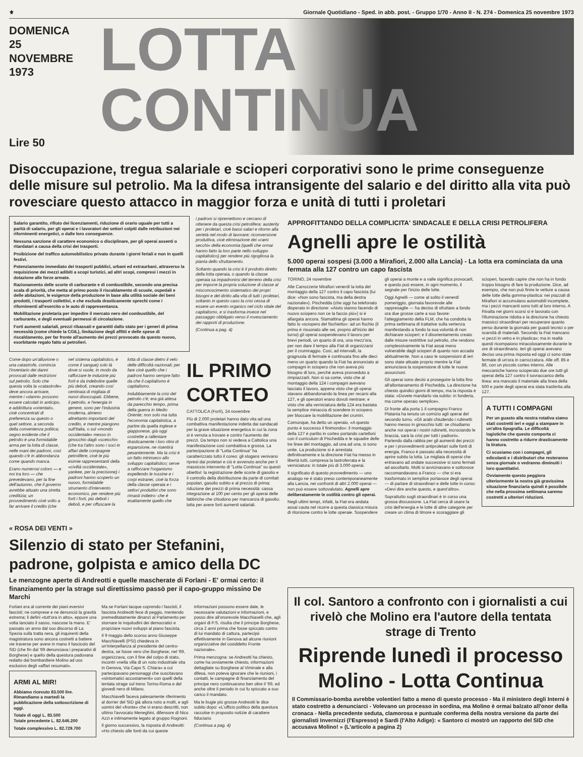⚜ Giornale Quotidiano - Sped. in abb. post. - Gruppo 1/70 - Anno II - N. 274 - Domenica 25 novembre 1973
DOMENICA
25
NOVEMBRE
1973
Lire 50
LOTTA
CONTINUA
Disoccupazione, tregua salariale e scioperi corporativi sono le prime conseguenze delle misure sul petrolio. Ma la difesa intransigente del salario e del diritto alla vita può rovesciare questo attacco in maggior forza e unità di tutti i proletari
Salario garantito, rifiuto dei licenziamenti, riduzione di orario uguale per tutti a parità di salario, per gli operai e i lavoratori dei settori colpiti dalle retribuzioni nei rifornimenti energetici, o dalle loro conseguenze.
Nessuna sanzione di carattere economico o disciplinare, per gli operai assenti o ritardatari a causa della crisi dei trasporti.
Proibizione del traffico automobilistico privato durante i giorni feriali e non in quelli festivi.
Potenziamento immediato dei trasporti pubblici, urbani ed extraurbani, attraverso la requisizione dei mezzi adibiti a scopi turistici, ad altri scopi, compresi i mezzi in dotazione alle forze armate.
Razionamento delle scorte di carburante e di combustibile, secondo una precisa scala di priorità, che metta al primo posto il riscaldamento di scuole, ospedali e delle abitazioni, le esigenze della produzione in base alla utilità sociale dei beni prodotti, i trasporti collettivi, e che escluda drasticamente sprechi come i rifornimenti all'esercito o le auto di rappresentanza.
Mobilitazione proletaria per impedire il mercato nero del combustibile, del carburante, e degli eventuali permessi di circolazione.
Forti aumenti salariali, prezzi ribassati e garantiti dallo stato per i generi di prima necessità (come chiede la CGIL), limitazione degli affitti e delle spese di riscaldamento, per far fronte all'aumento dei prezzi provocato da questo nuovo, esorbitante regalo fatto ai petrolieri.
i padroni si ripremettono e cercano di ottenere da questa crisi petrolifera: austerity per i proletari, cioè bassi salari e ritorno alla serietà nel modo di lavorare; riconversione produttiva, cioè eliminazione dei «rami secchi» della economia (quelli che ormai hanno fatto la loro parte nello sviluppo capitalistico) per rendere più rigogliosa la pianta dello sfruttamento.
Soltanto quando la crisi è il prodotto diretto della lotta operaia, o quando la classe operaia sa impadronirsi del terreno della crisi per imporre la propria soluzione di classe al misconoscimento sistematico dei propri bisogni e del diritto alla vita di tutti i proletari, soltanto in questo caso la crisi cessa di essere un evento organico nel ciclo vitale del capitalismo, e si trasforma invece nel passaggio obbligato verso il rovesciamento dei rapporti di produzione.
(Continua a pag. 4)
Come dopo un'alluvione o una catastrofe, comincia l'inventario dei danni provocati dalle restrizioni sul petrolio. Solo che questa volta la «catastrofe» deve ancora arrivare, mentre i «danni» possono essere calcolati in anticipo, e addirittura «orientati», cioè concentrati di preferenza su questo o quel settore, a seconda della convenienza politica; segno evidente che il petrolio è una formidabile arma per la lotta di classe, nelle mani dei padroni, così quando c'è in abbondanza come quando manca.
Erano numerosi coloro — e noi tra loro — che prevedevano, per la fine dell'autunno, che il governo avrebbe attuato una stretta creditizia; un provvedimento cioè volto a far arrivare il credito (che nel sistema capitalistico, è come il sangue) solo là dove si vuole, in modo da rafforzare le industrie più forti e da indebolire quelle più deboli, creando così centinaia di migliaia di nuovi disoccupati. Ebbene, il petrolio, e l'energia in genere, sono per l'industria moderna, almeno altrettanto importanti del credito, e mentre piangono sull'Italia, o sul «mondo occidentale» messo in ginocchio dagli «sceicchi» (che tra l'altro sono i soci in affari delle compagnie petrolifere, cioè le più esimie rappresentanti della «civiltà occidentale», yankee, per la precisione) i padroni hanno scoperto un nuovo, formidabile strumento d'intervento economico, per rendere più forti i forti, più deboli i deboli, e per offuscare la lotta di classe dietro il velo delle difficoltà nazionali; per fare cioè quello che i padroni hanno sempre fatto da che il capitalismo è capitalismo.
Indubbiamente la crisi del petrolio c'è; era già attesa da parecchio tempo, prima della guerra in Medio Oriente; non solo ma tutta l'economia capitalistica, a partire da quella inglese e giapponese, già oggi costrette a rallentare drasticamente i loro ritmi di espansione, ne risentirà pesantemente. Ma la crisi è un fatto intrinseco allo sviluppo capitalistico; serve a rafforzare l'organismo espellendo le tossine e i corpi estranei, cioè la forza della classe operaia e i settori produttivi che sono rimasti indietro: che è esattamente quello che
IL PRIMO CORTEO
CATTOLICA (Forlì), 24 novembre
Più di 2.000 proletari hanno dato vita ad una combattiva manifestazione indetta dai sandacati per la grave situazione energetica in cui la zona si è venuta a trovare e contro l'aumento dei prezzi. Da tempo non si vedeva a Cattolica una manifestazione così combattiva e grossa. La partecipazione di "Lotta Continua" ha caratterizzato tutto il coreo: gli slogans venivano ripresi dai proletari e ciò è avvenuto anche per il massiccio intervento di "Lotta Continua" su questi obiettivi: la registrazione delle scorte di gasolio e il controllo della distribuzione da parte di comitati popolari, gasolio subito e al prezzo di prima; riduzione dei prezzi di prima necessità: cassa integrazione al 100 per cento per gli operai delle fabbriche che chiudono per mancanza di gasolio; lotta per avere forti aumenti salariali.
APPROFITTANDO DELLA COMPLICITA' SINDACALE E DELLA CRISI PETROLIFERA
Agnelli apre le ostilità
5.000 operai sospesi (3.000 a Mirafiori, 2.000 alla Lancia) - La lotta era cominciata da una fermata alla 127 contro un capo fascista
TORINO, 24 novembre
Alle Carrozzerie Mirafiori venerdì la lotta del montaggio della 127 contro il capo fascista (lui dice: «Non sono fascista, ma della destra nazionale»). Pischedda (che oggi ha telefonato disperato in direzione: «Aiuto stanno facendo di nuovo sciopero non ce la faccio più») si è allargata ancora. Stamattina gli operai hanno fatto lo «sciopero del fischietto»: ad un fischio (il primo è risuonato alle sei, proprio all'inizio del turno) gli operai sospendevano il lavoro per brevi periodi, un quarto di ora, una mezz'ora, per non dare il tempo alla Fiat di organizzarsi per il crumiraggio. Così, ad intervalli, la gragnuola di fermate è continuata fino alle dieci meno un quarto quando la Fiat ha annunciato ai compagni in sciopero che non aveva più bisogno di loro, perché aveva provveduto a rimpiazzarli. Non si sa come, visto che al montaggio della 124 i compagni avevano lasciato il lavoro, appena visto che gli operai stavano abbandonando la linea per recarsi alla 127, e gli operatori erano dovuti rientrare; e visto che alla verniciatura della 124 era bastata la semplice minaccia di scendere in sciopero per bloccare la mobilitazione dei crumiri.
Comunque, ha detto un operaio, «A questo punto è successo il finimondo»: il montaggio della 127 è partito in corteo portando cartelloni con il curriculum di Pischedda e le squadre delle tre linee del montaggio, ad una ad una, si sono unite. La produzione si è arrestata definitivamente e la direzione Fiat ha messo in libertà tutti, compresa la lastroferrata e la verniciatura: in totale più di 3.000 operai.
Il significato di questo provvedimento — uno analogo ne è stato preso contemporaneamente alla Lancia, nei confronti di altri 2.000 operai — non può essere sottovalutato. Agnelli apre deliberatamente le ostilità contro gli operai.
Negli ultimi tempi, infatti, la Fiat era andata assai cauta nel ricorre a questa classica misura di ritorsione contro le lotte operaie. Sospendere gli operai a monte e a valle significa provocarli, e questo può essere, in ogni momento, il segnale per l'inizio delle lotte.
Oggi Agnelli — come al solito il venerdì pomeriggio, giornata favorevole alle rappresaglie — ha deciso di sfruttare a fondo ora due grosse carte a suo favore: l'atteggiamento della FLM, che ha condotta la prima settimana di trattative sulla vertenza manifestando a fondo la sua volontà di non dichiarare scioperi; e il disorientamento creato dalle misure restrittive sul petrolio, che rendono complessivamente la Fiat assai meno vulnerabile dagli scioperi di quanto non accada abitualmente. Non a caso le sospensioni di ieri sono state attuate proprio mentre la Fiat annunciava la sospensione di tutte le nuove assunzioni.
Gli operai sono decisi a proseguire la lotta fino all'allontanamento di Pischedda. La direzione ha chiesto quindici giorni di tempo, ma la risposta è stata: «Dovete mandarlo via subito: in fonderia, ma come operaio semplice».
Di fronte alla porta 1 il compagno Franco Platania ha tenuto un comizio agli operai del secondo turno. «Gli arabi chiudendo i rubinetti hanno messo in ginocchio tutti: se chiudiamo anche noi operai i nostri rubinetti, incrociando le braccia, sarà la crisi per tutti i padroni». Partendo dalla rabbia per gli aumenti dei prezzi e per i provvedimenti antiproletari sulle fonti di energia, Franco è passato alla necessità di aprire subito la lotta. Le migliaia di operai che entravano ad ondate successive si sono fermati ad ascoltarlo. Molti si avvicinavano e sottovoce raccomandavano a Franco — che si era trasformato in semplice portavoce degli operai — di parlare di straordinari e delle lotte in corso: «Devi dire anche questo, e quest'altro».
Soprattutto sugli straordinari è in corso una grossa discussione. La Fiat cerca di usare la crisi dell'energia e le lotte di altre categorie per creare un clima di timore e scoraggiare gli scioperi, facendo capire che non ha in fondo troppo bisogno di fare la produzione. Dice, ad esempio, che non può finire le vetture a causa delle lotte della gomma-plastica: nei piazzali di Mirafiori si accumulano automobili incomplete, ma i pezzi mancanti sono tutti al loro interno. A Rivalta nei giorni scorsi si è lavorato con l'illuminazione ridotta e la direzione ha chiesto massicci straordinari per recuperare quanto perso durante la giornata per guasti tecnici o per scarsità di materiali. Secondo la Fiat mancano «i pezzi in vetro e in plastica»; ma in realtà questi ricompaiono miracolosamente durante le ore di straordinario. Ieri gli operai avevano deciso una prima risposta ed oggi ci sono state fermate di un'ora in carrozzatura. Alle off. 85 e 86, con un piccolo corteo interno. Alle meccaniche hanno scioperato due ore tutti gli operai della 127 contro il sovraccarico della linea: era mancato il materiale alla linea della 500 e parte degli operai era stata trasferita alla 127.
A TUTTI I COMPAGNI
Per un guasto alla nostra rotativa siamo stati costretti ieri e oggi a stampare in un'altra tipografia. Le difficoltà logistiche che questo comporta ci hanno costretto a ridurre drasticamente la tiratura.
Ci scusiamo con i compagni, gli edicolanti e i distributori che resteranno senza giornale o vedranno diminuiti i loro quantitativi.
Ovviamente questo peggiora ulteriormente la nostra già gravissima situazione finanziaria quindi è possibile che nella prossima settimana saremo costretti a ulteriori riduzioni.
« ROSA DEI VENTI »
Silenzio di stato per Stefanini, padrone, golpista e amico della DC
Le menzogne aperte di Andreotti e quelle mascherate di Forlani - E' ormai certo: il finanziamento per la strage sul direttissimo passò per il capo-gruppo missino De Marchi
Forlani era al corrente dei piani eversivi fascisti; ne comprese e ne denunciò la gravità estrema; li definì «tutt'ora in atto», eppure una volta lanciato il sasso, nascose la mano. E' passato un anno dal suo discorso di La Spezia sulla tratta nera, gli inquirenti della magistratura sono ancora costretti a battere vie traverse per avere in mano il fascicolo del SID (che fin dal '69 denunciava i preparativi di Borghese) e quello della questura padovana redatto dal bombardiere Molino ad uso esclusivo degli «affari resumati».
ARMI AL MIR!
Abbiamo ricevuto 83.500 lire. Rimandiamo a martedì la pubblicazione della sottoscrizione di oggi.
Totale di oggi L. 83.500
Totale precedente L. 82.646.200
Totale complessivo L. 82.729.700
Ma se Forlani tacque coprendo i fascisti, il fascista Andreotti fece di peggio, mentendo premeditatamente dinanzi al Parlamento per stornare le inquitudini dei democratici e propiziare nuovi sviluppi al piano fascista.
Il 9 maggio dello scorso anno Giuseppe Macchiavelli (PSI) chiedeva in un'interpellanza al presidente del centro-destra, se fosse vero che Borghese, nel '69, organizzava, con il fine del colpo di stato, incontri «nella villa di un noto industriale sita in Genova, Via Capo S. Chiara» a cui partecipavano personaggi che suscitavano «sintomatici accostamenti» con quelli della tentata strage sul treno Torino-Roma e del giovedì nero di Milano.
Macchiavelli faceva palesamente riferimento al dorrier del SID già allora noto a molti, e agli uomini del «fronte» che vi erano descritti, non ultimo l'avvocato Meneghini, difensore di Nico Azzi e intimamente legato al gruppo Rognoni.
Il giorno successivo, la risposta di Andreotti: «Ho chiesto alle fonti da cui queste informazioni possono essere date, le necessarie valutazioni e informazioni, e posso dire all'onorevole Macchiavelli che, agli organi di P.S. risulta che il principe Borghese, circa 2 anni prima che fosse spiccato contro di lui mandato di cattura, partecipò effettivamente in Genova ad alcune riunioni organizzative del cosiddetto Fronte nazionale».
Prima menzogna: se Andreotti ha chiesto, come ha ovviamente chiesto, informazioni dettagliate su Borghese al Viminale e alla difesa, non poteva ignorare che le riunioni, i contatti, le campagne di finanziamento del principe nero continuarono ben oltre il '69, ed anche oltre il periodo in cui fu spiccato a suo carico il mandato.
Ma le bugie più grosse Andreotti le dice subito dopo: «L'ufficio politico della questura raccolse in proposito notizie di carattere fiduciario
(Continua a pag. 4)
Il col. Santoro a confronto con i giornalisti a cui rivelò che Molino era l'autore della tentata strage di Trento
Riprende lunedì il processo Molino - Lotta Continua
Il Commissario-bomba avrebbe volentieri fatto a meno di questo processo - Ma il ministero degli Interni è stato costretto a denunciarci - Volevano un processo in sordina, ma Molino è ormai balzato all'onor della cronaca - Nella precedente seduta, clamorosa e puntuale conferma della nostra versione da parte dei giornalisti Invernizzi (l'Espresso) e Sardi (l'Alto Adige): « Santoro ci mostrò un rapporto del SID che accusava Molino! » (L'articolo a pagina 2)